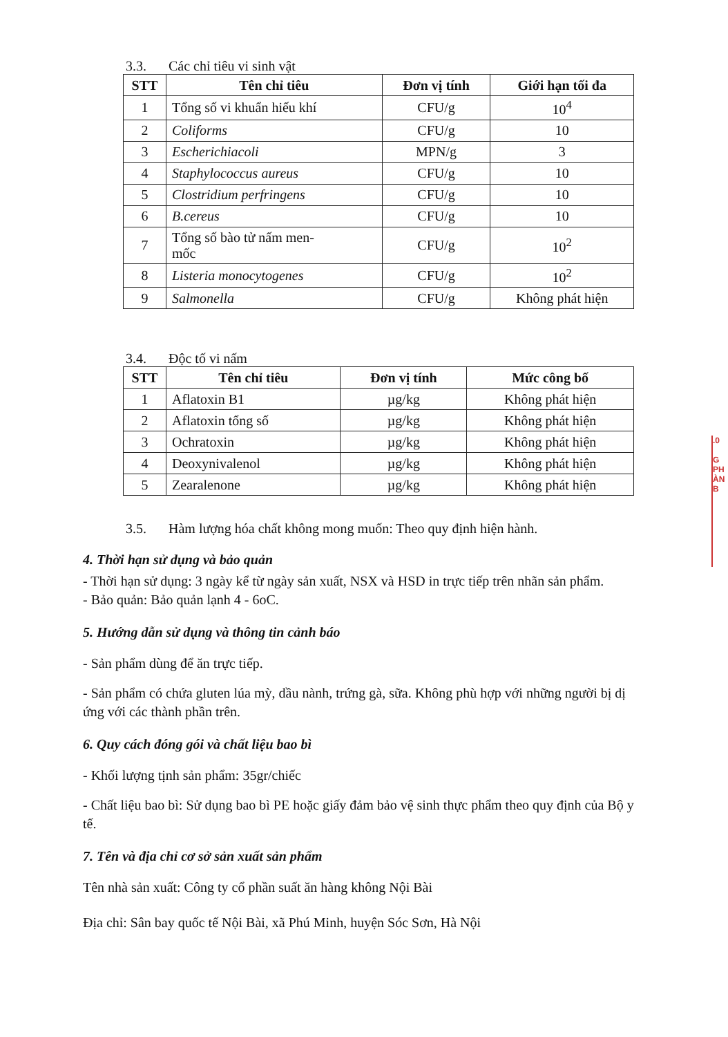3.3. Các chỉ tiêu vi sinh vật
| STT | Tên chỉ tiêu | Đơn vị tính | Giới hạn tối đa |
| --- | --- | --- | --- |
| 1 | Tổng số vi khuẩn hiếu khí | CFU/g | 10<sup>4</sup> |
| 2 | Coliforms | CFU/g | 10 |
| 3 | Escherichiacoli | MPN/g | 3 |
| 4 | Staphylococcus aureus | CFU/g | 10 |
| 5 | Clostridium perfringens | CFU/g | 10 |
| 6 | B.cereus | CFU/g | 10 |
| 7 | Tổng số bào tử nấm men- mốc | CFU/g | 10<sup>2</sup> |
| 8 | Listeria monocytogenes | CFU/g | 10<sup>2</sup> |
| 9 | Salmonella | CFU/g | Không phát hiện |
3.4. Độc tố vi nấm
| STT | Tên chỉ tiêu | Đơn vị tính | Mức công bố |
| --- | --- | --- | --- |
| 1 | Aflatoxin B1 | µg/kg | Không phát hiện |
| 2 | Aflatoxin tổng số | µg/kg | Không phát hiện |
| 3 | Ochratoxin | µg/kg | Không phát hiện |
| 4 | Deoxynivalenol | µg/kg | Không phát hiện |
| 5 | Zearalenone | µg/kg | Không phát hiện |
3.5. Hàm lượng hóa chất không mong muốn: Theo quy định hiện hành.
4. Thời hạn sử dụng và bảo quản
- Thời hạn sử dụng: 3 ngày kể từ ngày sản xuất, NSX và HSD in trực tiếp trên nhãn sản phẩm.
- Bảo quản: Bảo quản lạnh 4 - 6oC.
5. Hướng dẫn sử dụng và thông tin cảnh báo
- Sản phẩm dùng để ăn trực tiếp.
- Sản phẩm có chứa gluten lúa mỳ, dầu nành, trứng gà, sữa. Không phù hợp với những người bị dị ứng với các thành phần trên.
6. Quy cách đóng gói và chất liệu bao bì
- Khối lượng tịnh sản phẩm: 35gr/chiếc
- Chất liệu bao bì: Sử dụng bao bì PE hoặc giấy đảm bảo vệ sinh thực phẩm theo quy định của Bộ y tế.
7. Tên và địa chỉ cơ sở sản xuất sản phẩm
Tên nhà sản xuất: Công ty cổ phần suất ăn hàng không Nội Bài
Địa chỉ: Sân bay quốc tế Nội Bài, xã Phú Minh, huyện Sóc Sơn, Hà Nội
.0
G
PH
ÀN
B